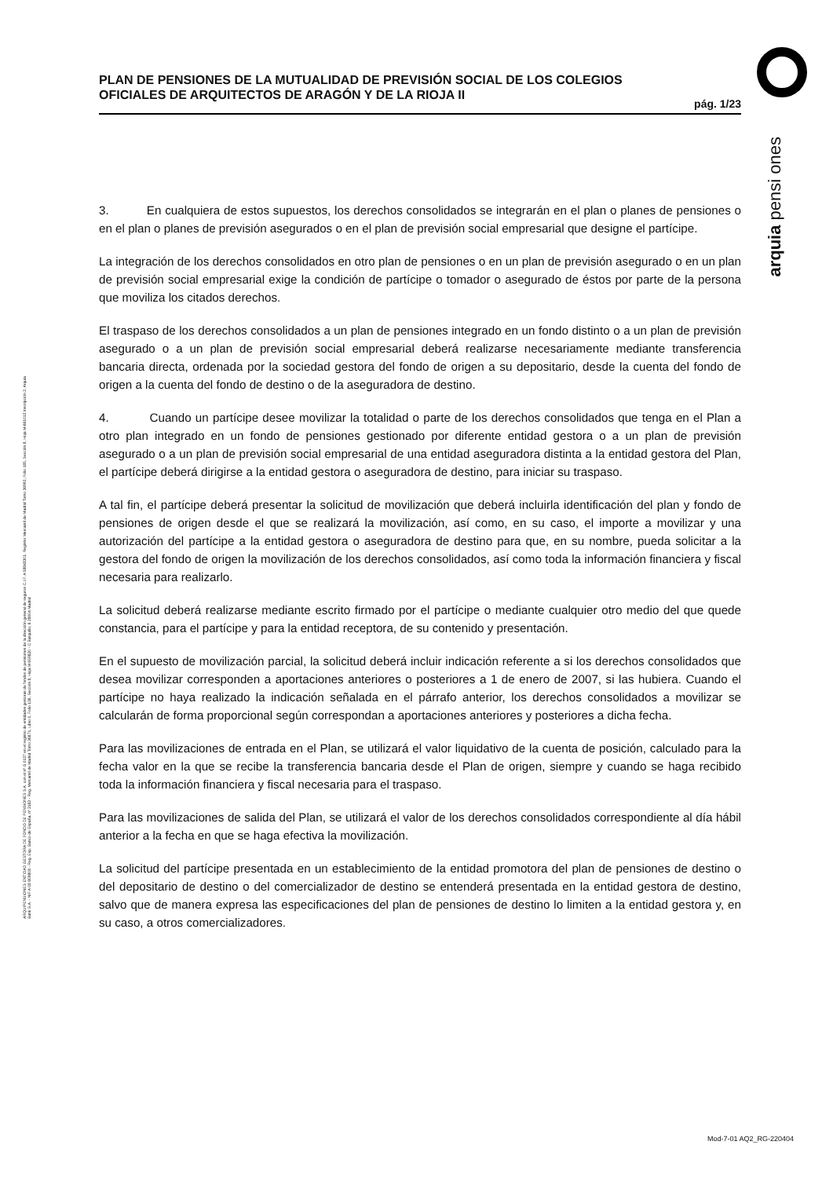PLAN DE PENSIONES DE LA MUTUALIDAD DE PREVISIÓN SOCIAL DE LOS COLEGIOS OFICIALES DE ARQUITECTOS DE ARAGÓN Y DE LA RIOJA II
pág. 1/23
arquia pensi ones
ARQUIPENSIONES ENTIDAD GESTORA DE FONDO DE PENSIONES S.A. con el nº G 0137 en el registro de entidades gestoras de fondos de pensiones de la dirección general de seguros C.I.F. A 58843301. Registro Mercantil de Madrid Tomo 36992, Folio 185, Sección 8, Hoja M-661013 Inscripción 2. Arquia Bank S.A. - NIF A 08 809808 - Reg. Esp. Banco de España, nº 3183 - Reg. Mercantil de Madrid Tomo 36871, Libro 0, Folio 136, Sección 8, Hoja M 659820 - C Barquillo, 6 28004 Madrid
3. En cualquiera de estos supuestos, los derechos consolidados se integrarán en el plan o planes de pensiones o en el plan o planes de previsión asegurados o en el plan de previsión social empresarial que designe el partícipe.
La integración de los derechos consolidados en otro plan de pensiones o en un plan de previsión asegurado o en un plan de previsión social empresarial exige la condición de partícipe o tomador o asegurado de éstos por parte de la persona que moviliza los citados derechos.
El traspaso de los derechos consolidados a un plan de pensiones integrado en un fondo distinto o a un plan de previsión asegurado o a un plan de previsión social empresarial deberá realizarse necesariamente mediante transferencia bancaria directa, ordenada por la sociedad gestora del fondo de origen a su depositario, desde la cuenta del fondo de origen a la cuenta del fondo de destino o de la aseguradora de destino.
4. Cuando un partícipe desee movilizar la totalidad o parte de los derechos consolidados que tenga en el Plan a otro plan integrado en un fondo de pensiones gestionado por diferente entidad gestora o a un plan de previsión asegurado o a un plan de previsión social empresarial de una entidad aseguradora distinta a la entidad gestora del Plan, el partícipe deberá dirigirse a la entidad gestora o aseguradora de destino, para iniciar su traspaso.
A tal fin, el partícipe deberá presentar la solicitud de movilización que deberá incluirla identificación del plan y fondo de pensiones de origen desde el que se realizará la movilización, así como, en su caso, el importe a movilizar y una autorización del partícipe a la entidad gestora o aseguradora de destino para que, en su nombre, pueda solicitar a la gestora del fondo de origen la movilización de los derechos consolidados, así como toda la información financiera y fiscal necesaria para realizarlo.
La solicitud deberá realizarse mediante escrito firmado por el partícipe o mediante cualquier otro medio del que quede constancia, para el partícipe y para la entidad receptora, de su contenido y presentación.
En el supuesto de movilización parcial, la solicitud deberá incluir indicación referente a si los derechos consolidados que desea movilizar corresponden a aportaciones anteriores o posteriores a 1 de enero de 2007, si las hubiera. Cuando el partícipe no haya realizado la indicación señalada en el párrafo anterior, los derechos consolidados a movilizar se calcularán de forma proporcional según correspondan a aportaciones anteriores y posteriores a dicha fecha.
Para las movilizaciones de entrada en el Plan, se utilizará el valor liquidativo de la cuenta de posición, calculado para la fecha valor en la que se recibe la transferencia bancaria desde el Plan de origen, siempre y cuando se haga recibido toda la información financiera y fiscal necesaria para el traspaso.
Para las movilizaciones de salida del Plan, se utilizará el valor de los derechos consolidados correspondiente al día hábil anterior a la fecha en que se haga efectiva la movilización.
La solicitud del partícipe presentada en un establecimiento de la entidad promotora del plan de pensiones de destino o del depositario de destino o del comercializador de destino se entenderá presentada en la entidad gestora de destino, salvo que de manera expresa las especificaciones del plan de pensiones de destino lo limiten a la entidad gestora y, en su caso, a otros comercializadores.
Mod-7-01 AQ2_RG-220404